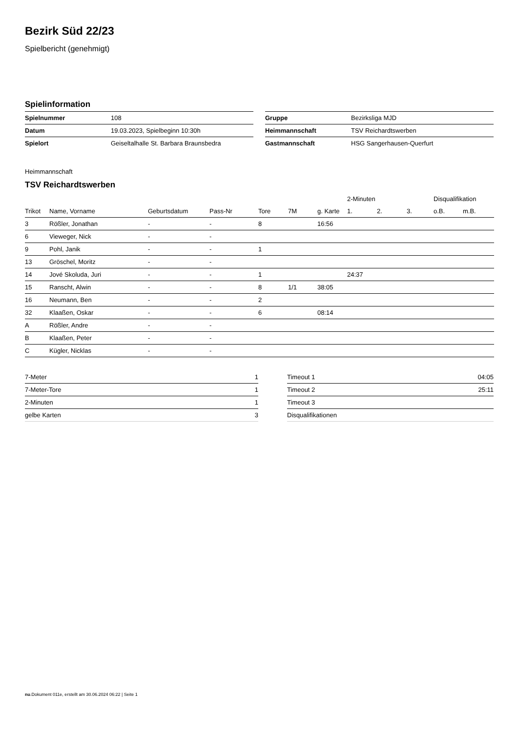Bezirk Süd 22/23
Spielbericht (genehmigt)
Spielinformation
| Spielnummer | 108 |
| Datum | 19.03.2023, Spielbeginn 10:30h |
| Spielort | Geiseltalhalle St. Barbara Braunsbedra |
| Gruppe | Bezirksliga MJD |
| Heimmannschaft | TSV Reichardtswerben |
| Gastmannschaft | HSG Sangerhausen-Querfurt |
Heimmannschaft
TSV Reichardtswerben
| | | | | | | | 2-Minuten | | | Disqualifikation | |
| --- | --- | --- | --- | --- | --- | --- | --- | --- | --- | --- | --- |
| Trikot | Name, Vorname | Geburtsdatum | Pass-Nr | Tore | 7M | g. Karte | 1. | 2. | 3. | o.B. | m.B. |
| 3 | Rößler, Jonathan | - | - | 8 | | 16:56 | | | | | |
| 6 | Vieweger, Nick | - | - | | | | | | | | |
| 9 | Pohl, Janik | - | - | 1 | | | | | | | |
| 13 | Gröschel, Moritz | - | - | | | | | | | | |
| 14 | Jové Skoluda, Juri | - | - | 1 | | | 24:37 | | | | |
| 15 | Ranscht, Alwin | - | - | 8 | 1/1 | 38:05 | | | | | |
| 16 | Neumann, Ben | - | - | 2 | | | | | | | |
| 32 | Klaaßen, Oskar | - | - | 6 | | 08:14 | | | | | |
| A | Rößler, Andre | - | - | | | | | | | | |
| B | Klaaßen, Peter | - | - | | | | | | | | |
| C | Kügler, Nicklas | - | - | | | | | | | | |
| 7-Meter | 1 |
| 7-Meter-Tore | 1 |
| 2-Minuten | 1 |
| gelbe Karten | 3 |
| Timeout 1 | 04:05 |
| Timeout 2 | 25:11 |
| Timeout 3 | |
| Disqualifikationen | |
nu.Dokument 011e, erstellt am 30.06.2024 06:22 | Seite 1